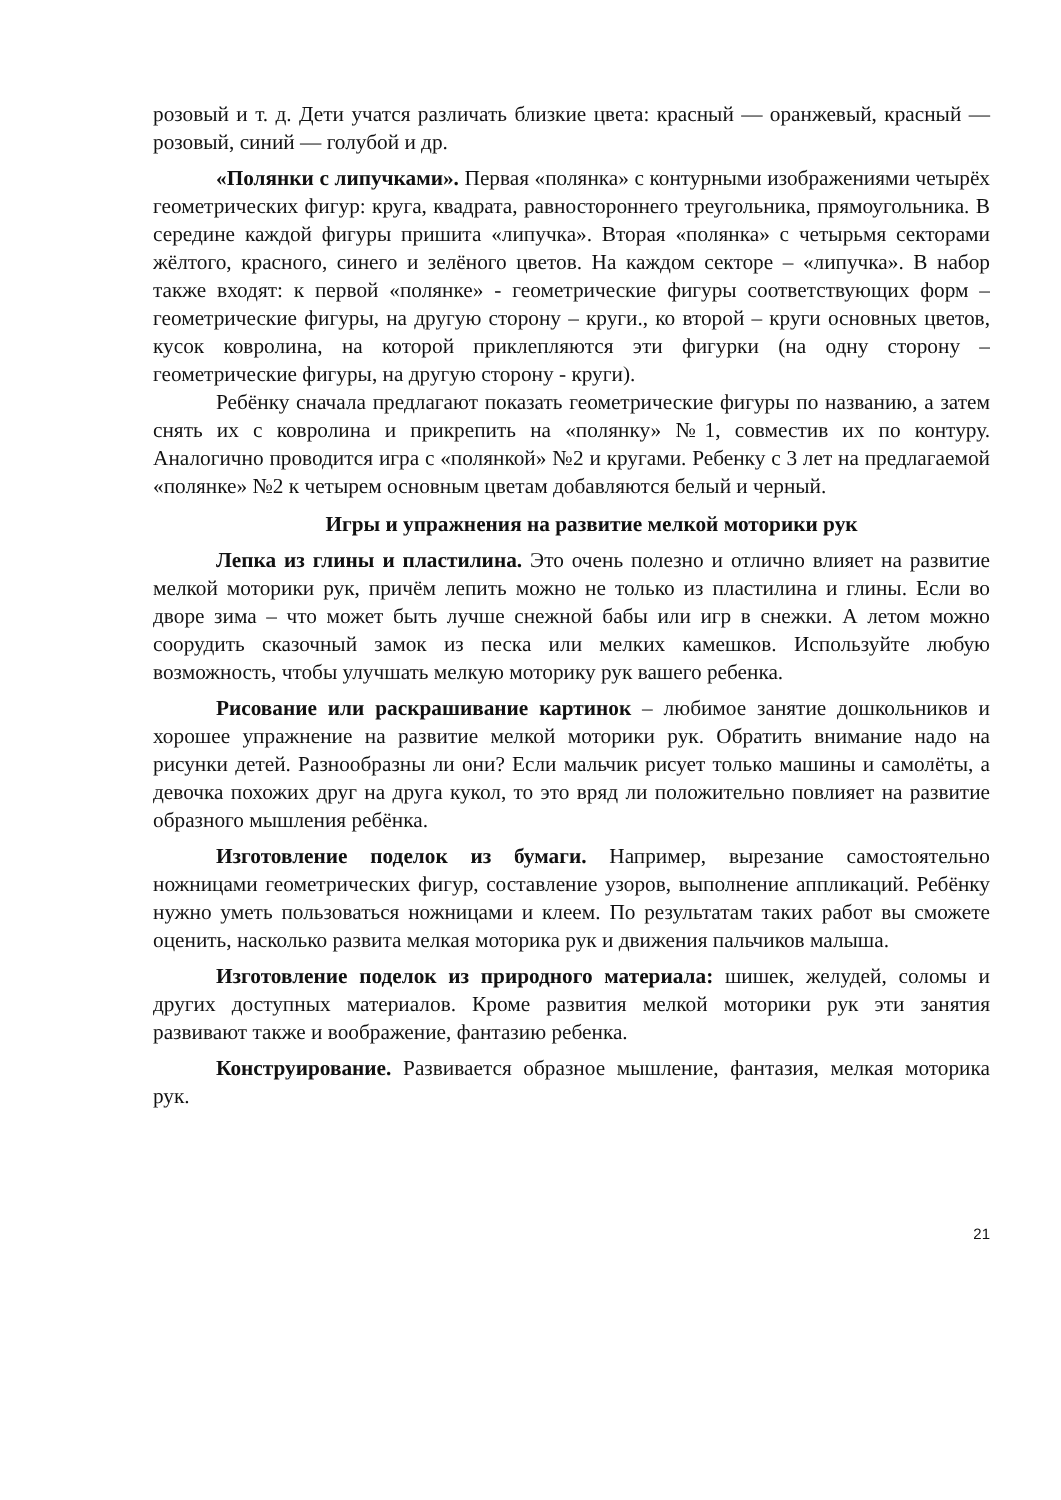розовый и т. д. Дети учатся различать близкие цвета: красный — оранжевый, красный — розовый, синий — голубой и др.
«Полянки с липучками». Первая «полянка» с контурными изображениями четырёх геометрических фигур: круга, квадрата, равностороннего треугольника, прямоугольника. В середине каждой фигуры пришита «липучка». Вторая «полянка» с четырьмя секторами жёлтого, красного, синего и зелёного цветов. На каждом секторе – «липучка». В набор также входят: к первой «полянке» - геометрические фигуры соответствующих форм – геометрические фигуры, на другую сторону – круги., ко второй – круги основных цветов, кусок ковролина, на которой приклепляются эти фигурки (на одну сторону – геометрические фигуры, на другую сторону - круги).
Ребёнку сначала предлагают показать геометрические фигуры по названию, а затем снять их с ковролина и прикрепить на «полянку» №1, совместив их по контуру. Аналогично проводится игра с «полянкой» №2 и кругами. Ребенку с 3 лет на предлагаемой «полянке» №2 к четырем основным цветам добавляются белый и черный.
Игры и упражнения на развитие мелкой моторики рук
Лепка из глины и пластилина. Это очень полезно и отлично влияет на развитие мелкой моторики рук, причём лепить можно не только из пластилина и глины. Если во дворе зима – что может быть лучше снежной бабы или игр в снежки. А летом можно соорудить сказочный замок из песка или мелких камешков. Используйте любую возможность, чтобы улучшать мелкую моторику рук вашего ребенка.
Рисование или раскрашивание картинок – любимое занятие дошкольников и хорошее упражнение на развитие мелкой моторики рук. Обратить внимание надо на рисунки детей. Разнообразны ли они? Если мальчик рисует только машины и самолёты, а девочка похожих друг на друга кукол, то это вряд ли положительно повлияет на развитие образного мышления ребёнка.
Изготовление поделок из бумаги. Например, вырезание самостоятельно ножницами геометрических фигур, составление узоров, выполнение аппликаций. Ребёнку нужно уметь пользоваться ножницами и клеем. По результатам таких работ вы сможете оценить, насколько развита мелкая моторика рук и движения пальчиков малыша.
Изготовление поделок из природного материала: шишек, желудей, соломы и других доступных материалов. Кроме развития мелкой моторики рук эти занятия развивают также и воображение, фантазию ребенка.
Конструирование. Развивается образное мышление, фантазия, мелкая моторика рук.
21